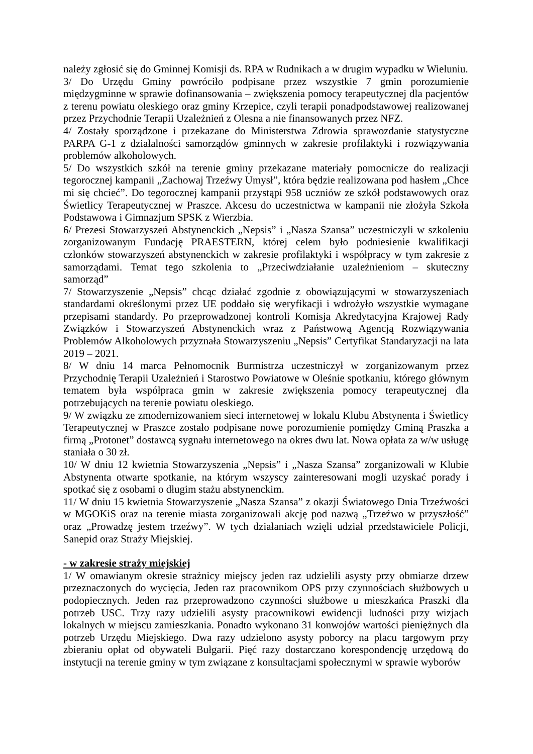należy zgłosić się do Gminnej Komisji ds. RPA w Rudnikach a w drugim wypadku w Wieluniu.
3/ Do Urzędu Gminy powróciło podpisane przez wszystkie 7 gmin porozumienie międzygminne w sprawie dofinansowania – zwiększenia pomocy terapeutycznej dla pacjentów z terenu powiatu oleskiego oraz gminy Krzepice, czyli terapii ponadpodstawowej realizowanej przez Przychodnie Terapii Uzależnień z Olesna a nie finansowanych przez NFZ.
4/ Zostały sporządzone i przekazane do Ministerstwa Zdrowia sprawozdanie statystyczne PARPA G-1 z działalności samorządów gminnych w zakresie profilaktyki i rozwiązywania problemów alkoholowych.
5/ Do wszystkich szkół na terenie gminy przekazane materiały pomocnicze do realizacji tegorocznej kampanii „Zachowaj Trzeźwy Umysł”, która będzie realizowana pod hasłem „Chce mi się chcieć”. Do tegorocznej kampanii przystąpi 958 uczniów ze szkół podstawowych oraz Świetlicy Terapeutycznej w Praszce. Akcesu do uczestnictwa w kampanii nie złożyła Szkoła Podstawowa i Gimnazjum SPSK z Wierzbia.
6/ Prezesi Stowarzyszeń Abstynenckich „Nepsis” i „Nasza Szansa” uczestniczyli w szkoleniu zorganizowanym Fundację PRAESTERN, której celem było podniesienie kwalifikacji członków stowarzyszeń abstynenckich w zakresie profilaktyki i współpracy w tym zakresie z samorządami. Temat tego szkolenia to „Przeciwdziałanie uzależnieniom – skuteczny samorząd”
7/ Stowarzyszenie „Nepsis” chcąc działać zgodnie z obowiązującymi w stowarzyszeniach standardami określonymi przez UE poddało się weryfikacji i wdrożyło wszystkie wymagane przepisami standardy. Po przeprowadzonej kontroli Komisja Akredytacyjna Krajowej Rady Związków i Stowarzyszeń Abstynenckich wraz z Państwową Agencją Rozwiązywania Problemów Alkoholowych przyznała Stowarzyszeniu „Nepsis” Certyfikat Standaryzacji na lata 2019 – 2021.
8/ W dniu 14 marca Pełnomocnik Burmistrza uczestniczył w zorganizowanym przez Przychodnię Terapii Uzależnień i Starostwo Powiatowe w Oleśnie spotkaniu, którego głównym tematem była współpraca gmin w zakresie zwiększenia pomocy terapeutycznej dla potrzebujących na terenie powiatu oleskiego.
9/ W związku ze zmodernizowaniem sieci internetowej w lokalu Klubu Abstynenta i Świetlicy Terapeutycznej w Praszce zostało podpisane nowe porozumienie pomiędzy Gminą Praszka a firmą „Protonet” dostawcą sygnału internetowego na okres dwu lat. Nowa opłata za w/w usługę staniała o 30 zł.
10/ W dniu 12 kwietnia Stowarzyszenia „Nepsis” i „Nasza Szansa” zorganizowali w Klubie Abstynenta otwarte spotkanie, na którym wszyscy zainteresowani mogli uzyskać porady i spotkać się z osobami o długim stażu abstynenckim.
11/ W dniu 15 kwietnia Stowarzyszenie „Nasza Szansa” z okazji Światowego Dnia Trzeźwości w MGOKiS oraz na terenie miasta zorganizowali akcję pod nazwą „Trzeźwo w przyszłość” oraz „Prowadzę jestem trzeźwy”. W tych działaniach wzięli udział przedstawiciele Policji, Sanepid oraz Straży Miejskiej.
- w zakresie straży miejskiej
1/ W omawianym okresie strażnicy miejscy jeden raz udzielili asysty przy obmiarze drzew przeznaczonych do wycięcia, Jeden raz pracownikom OPS przy czynnościach służbowych u podopiecznych. Jeden raz przeprowadzono czynności służbowe u mieszkańca Praszki dla potrzeb USC. Trzy razy udzielili asysty pracownikowi ewidencji ludności przy wizjach lokalnych w miejscu zamieszkania. Ponadto wykonano 31 konwojów wartości pieniężnych dla potrzeb Urzędu Miejskiego. Dwa razy udzielono asysty poborcy na placu targowym przy zbieraniu opłat od obywateli Bułgarii. Pięć razy dostarczano korespondencję urzędową do instytucji na terenie gminy w tym związane z konsultacjami społecznymi w sprawie wyborów